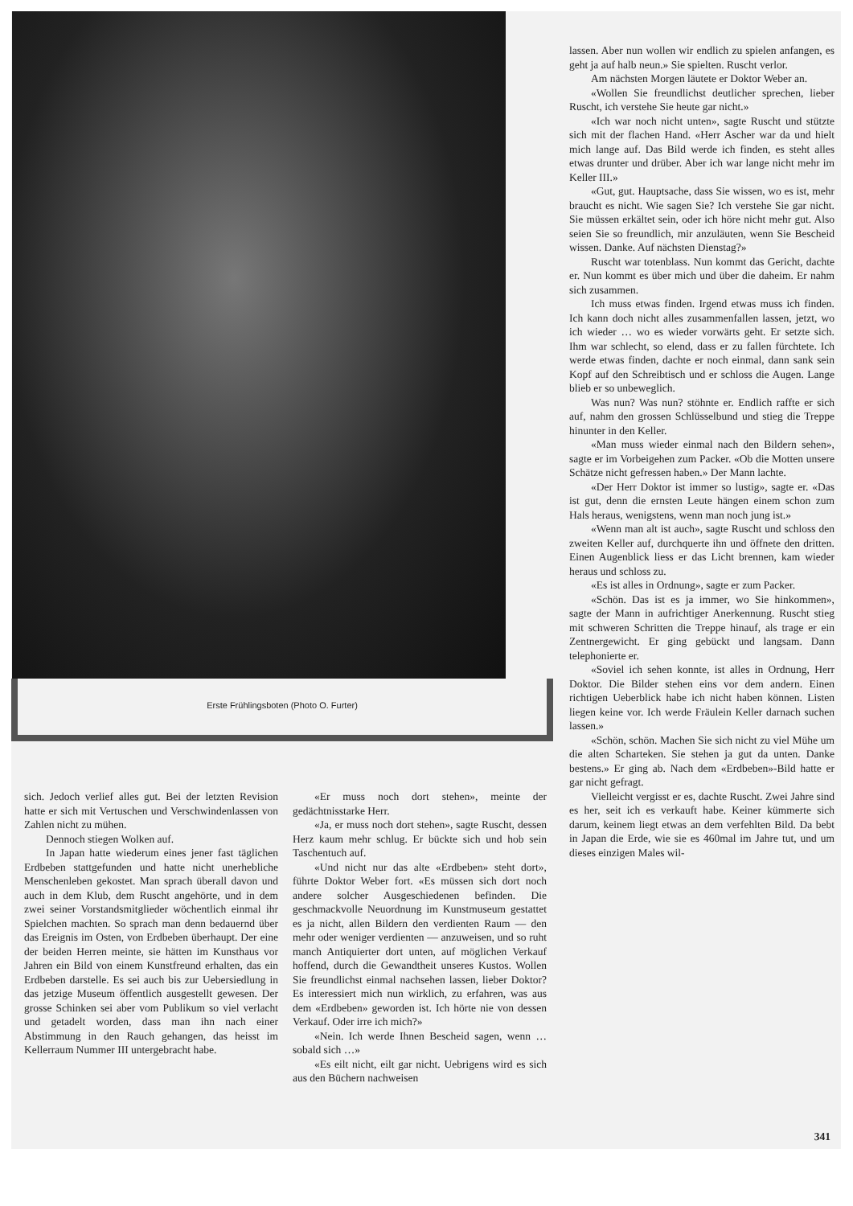Erste Frühlingsboten (Photo O. Furter)
sich. Jedoch verlief alles gut. Bei der letzten Revision hatte er sich mit Vertuschen und Verschwindenlassen von Zahlen nicht zu mühen.
Dennoch stiegen Wolken auf.
In Japan hatte wiederum eines jener fast täglichen Erdbeben stattgefunden und hatte nicht unerhebliche Menschenleben gekostet. Man sprach überall davon und auch in dem Klub, dem Ruscht angehörte, und in dem zwei seiner Vorstandsmitglieder wöchentlich einmal ihr Spielchen machten. So sprach man denn bedauernd über das Ereignis im Osten, von Erdbeben überhaupt. Der eine der beiden Herren meinte, sie hätten im Kunsthaus vor Jahren ein Bild von einem Kunstfreund erhalten, das ein Erdbeben darstelle. Es sei auch bis zur Uebersiedlung in das jetzige Museum öffentlich ausgestellt gewesen. Der grosse Schinken sei aber vom Publikum so viel verlacht und getadelt worden, dass man ihn nach einer Abstimmung in den Rauch gehangen, das heisst im Kellerraum Nummer III untergebracht habe.
«Er muss noch dort stehen», meinte der gedächtnisstarke Herr.
«Ja, er muss noch dort stehen», sagte Ruscht, dessen Herz kaum mehr schlug. Er bückte sich und hob sein Taschentuch auf.
«Und nicht nur das alte «Erdbeben» steht dort», führte Doktor Weber fort. «Es müssen sich dort noch andere solcher Ausgeschiedenen befinden. Die geschmackvolle Neuordnung im Kunstmuseum gestattet es ja nicht, allen Bildern den verdienten Raum — den mehr oder weniger verdienten — anzuweisen, und so ruht manch Antiquierter dort unten, auf möglichen Verkauf hoffend, durch die Gewandtheit unseres Kustos. Wollen Sie freundlichst einmal nachsehen lassen, lieber Doktor? Es interessiert mich nun wirklich, zu erfahren, was aus dem «Erdbeben» geworden ist. Ich hörte nie von dessen Verkauf. Oder irre ich mich?»
«Nein. Ich werde Ihnen Bescheid sagen, wenn … sobald sich …»
«Es eilt nicht, eilt gar nicht. Uebrigens wird es sich aus den Büchern nachweisen
lassen. Aber nun wollen wir endlich zu spielen anfangen, es geht ja auf halb neun.» Sie spielten. Ruscht verlor.
Am nächsten Morgen läutete er Doktor Weber an.
«Wollen Sie freundlichst deutlicher sprechen, lieber Ruscht, ich verstehe Sie heute gar nicht.»
«Ich war noch nicht unten», sagte Ruscht und stützte sich mit der flachen Hand. «Herr Ascher war da und hielt mich lange auf. Das Bild werde ich finden, es steht alles etwas drunter und drüber. Aber ich war lange nicht mehr im Keller III.»
«Gut, gut. Hauptsache, dass Sie wissen, wo es ist, mehr braucht es nicht. Wie sagen Sie? Ich verstehe Sie gar nicht. Sie müssen erkältet sein, oder ich höre nicht mehr gut. Also seien Sie so freundlich, mir anzuläuten, wenn Sie Bescheid wissen. Danke. Auf nächsten Dienstag?»
Ruscht war totenblass. Nun kommt das Gericht, dachte er. Nun kommt es über mich und über die daheim. Er nahm sich zusammen.
Ich muss etwas finden. Irgend etwas muss ich finden. Ich kann doch nicht alles zusammenfallen lassen, jetzt, wo ich wieder … wo es wieder vorwärts geht. Er setzte sich. Ihm war schlecht, so elend, dass er zu fallen fürchtete. Ich werde etwas finden, dachte er noch einmal, dann sank sein Kopf auf den Schreibtisch und er schloss die Augen. Lange blieb er so unbeweglich.
Was nun? Was nun? stöhnte er. Endlich raffte er sich auf, nahm den grossen Schlüsselbund und stieg die Treppe hinunter in den Keller.
«Man muss wieder einmal nach den Bildern sehen», sagte er im Vorbeigehen zum Packer. «Ob die Motten unsere Schätze nicht gefressen haben.» Der Mann lachte.
«Der Herr Doktor ist immer so lustig», sagte er. «Das ist gut, denn die ernsten Leute hängen einem schon zum Hals heraus, wenigstens, wenn man noch jung ist.»
«Wenn man alt ist auch», sagte Ruscht und schloss den zweiten Keller auf, durchquerte ihn und öffnete den dritten. Einen Augenblick liess er das Licht brennen, kam wieder heraus und schloss zu.
«Es ist alles in Ordnung», sagte er zum Packer.
«Schön. Das ist es ja immer, wo Sie hinkommen», sagte der Mann in aufrichtiger Anerkennung. Ruscht stieg mit schweren Schritten die Treppe hinauf, als trage er ein Zentnergewicht. Er ging gebückt und langsam. Dann telephonierte er.
«Soviel ich sehen konnte, ist alles in Ordnung, Herr Doktor. Die Bilder stehen eins vor dem andern. Einen richtigen Ueberblick habe ich nicht haben können. Listen liegen keine vor. Ich werde Fräulein Keller darnach suchen lassen.»
«Schön, schön. Machen Sie sich nicht zu viel Mühe um die alten Scharteken. Sie stehen ja gut da unten. Danke bestens.» Er ging ab. Nach dem «Erdbeben»-Bild hatte er gar nicht gefragt.
Vielleicht vergisst er es, dachte Ruscht. Zwei Jahre sind es her, seit ich es verkauft habe. Keiner kümmerte sich darum, keinem liegt etwas an dem verfehlten Bild. Da bebt in Japan die Erde, wie sie es 460mal im Jahre tut, und um dieses einzigen Males wil-
341